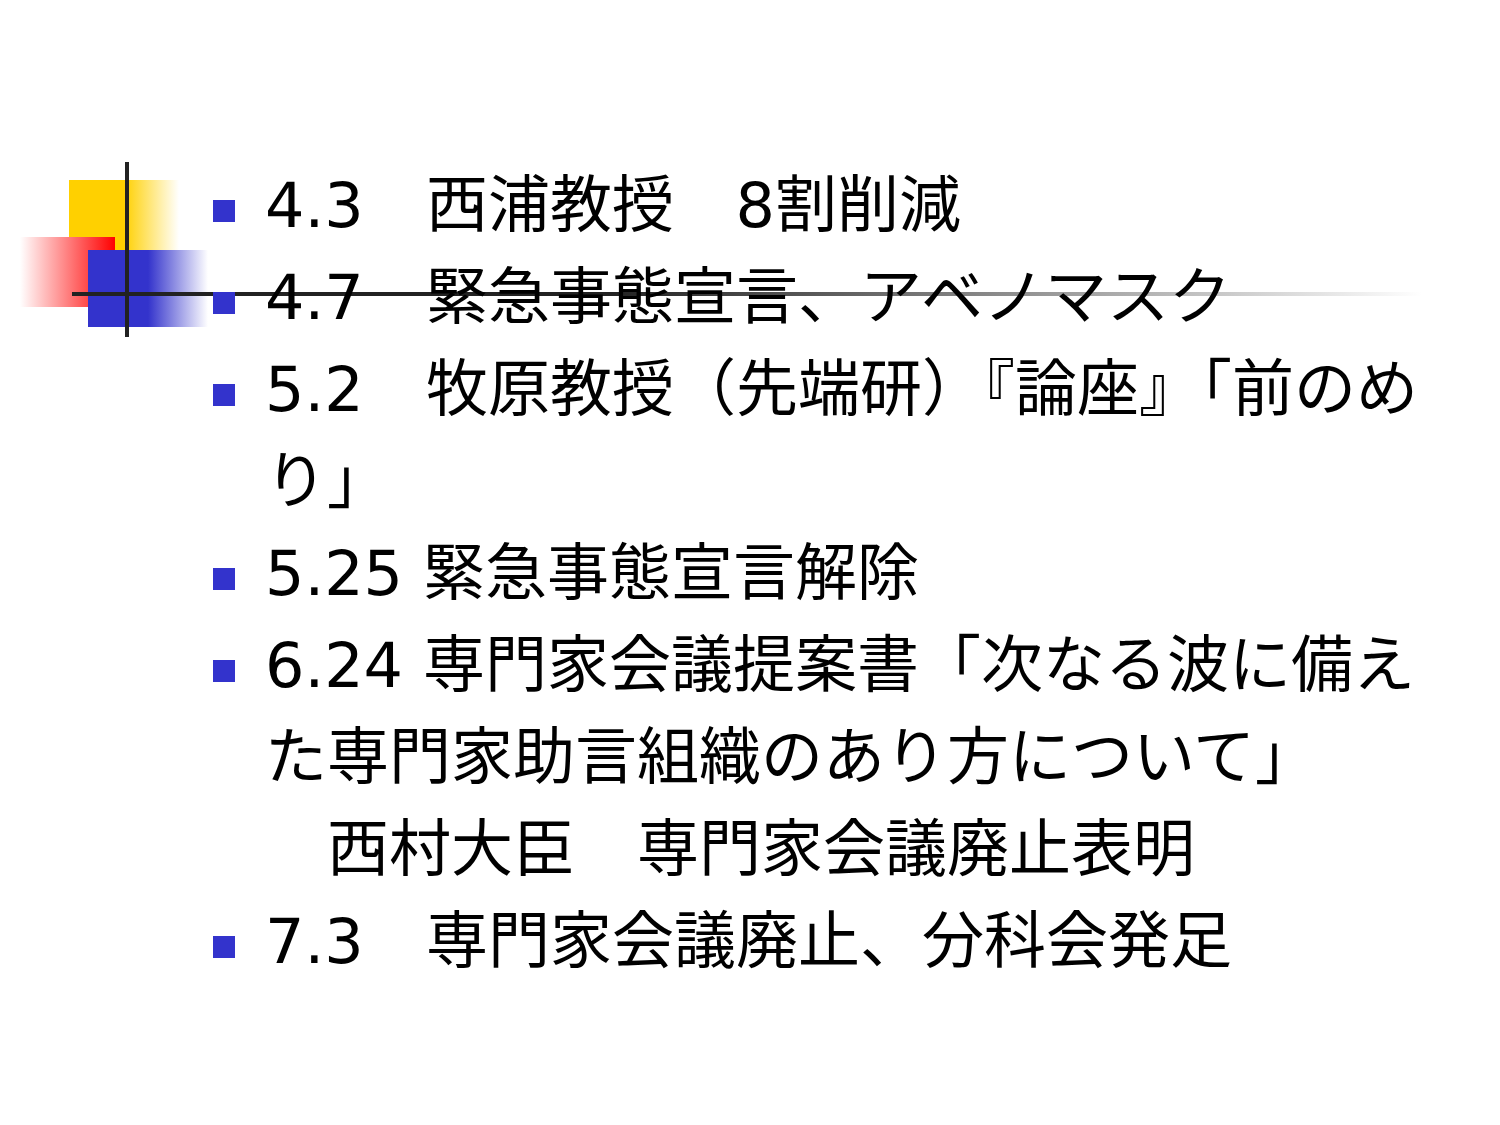4.3　西浦教授　8割削減
4.7　緊急事態宣言、アベノマスク
5.2　牧原教授（先端研）『論座』「前のめり」
5.25 緊急事態宣言解除
6.24 専門家会議提案書「次なる波に備えた専門家助言組織のあり方について」
　西村大臣　専門家会議廃止表明
7.3　専門家会議廃止、分科会発足